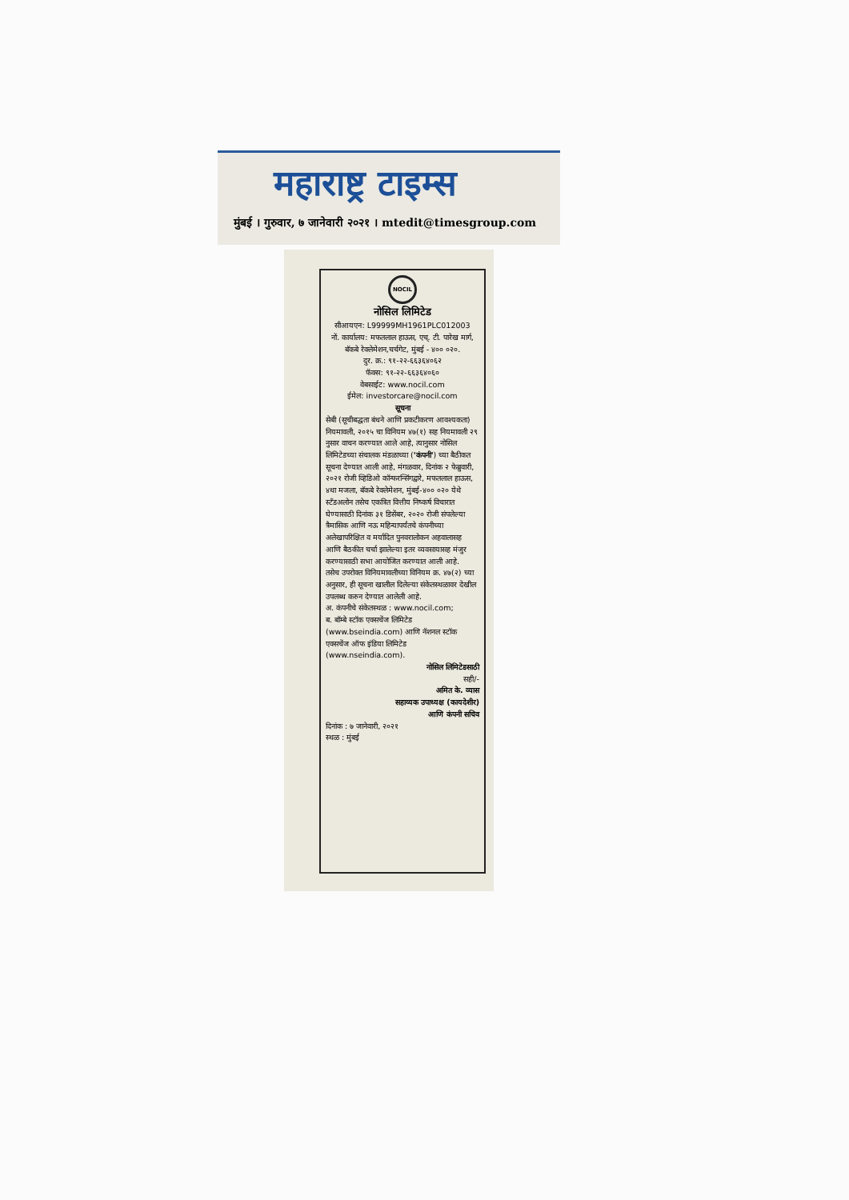महाराष्ट्र टाइम्स
मुंबई । गुरुवार, ७ जानेवारी २०२१ । mtedit@timesgroup.com
NOCIL
नोसिल लिमिटेड
सीआयएन: L99999MH1961PLC012003
नों. कार्यालय: मफतलाल हाऊस, एच्. टी. पारेख मार्ग, बॅकबे रेक्लेमेशन,चर्चगेट, मुंबई - ४०० ०२०.
दुर. क्र.: ९१-२२-६६३६४०६२
फॅक्स: ९१-२२-६६३६४०६०
वेबसाईट: www.nocil.com
ईमेल: investorcare@nocil.com
सूचना
सेबी (सूचीबद्धता बंधने आणि प्रकटीकरण आवश्यकता) नियमावली, २०१५ चा विनियम ४७(१) सह नियमावली २९ नुसार वाचन करण्यात आले आहे, त्यानुसार नोसिल लिमिटेडच्या संचालक मंडळाच्या ('कंपनी') च्या बैठीकत सूचना देण्यात आली आहे, मंगळवार, दिनांक २ फेब्रुवारी, २०२१ रोजी व्हिडिओ कॉन्फरन्सिंगद्वारे, मफतलाल हाऊस, ४था मजला, बॅकबे रेक्लेमेशन, मुंबई-४०० ०२० येथे स्टॅंडअलोन तसेच एकत्रित वित्तीय निष्कर्ष विचारात घेण्यासाठी दिनांक ३१ डिसेंबर, २०२० रोजी संपलेल्या त्रैमासिक आणि नऊ महिन्यापर्यंतचे कंपनीच्या अलेखापरिक्षित व मर्यादित पुनवरालोकन अहवालासह आणि बैठकीत चर्चा झालेल्या इतर व्यवसायासह मंजुर करण्यासाठी सभा आयोजित करण्यात आली आहे.
तसेच उपरोक्त विनियमावलीच्या विनियम क्र. ४७(२) च्या अनुसार, ही सूचना खालील दिलेल्या संकेतस्थळावर देखील उपलब्ध करुन देण्यात आलेली आहे.
अ. कंपनीचे संकेतस्थळ : www.nocil.com;
ब. बॉम्बे स्टॉक एक्सचेंज लिमिटेड (www.bseindia.com) आणि नॅशनल स्टॉक एक्सचेंज ऑफ इंडिया लिमिटेड (www.nseindia.com).
नोसिल लिमिटेडसाठी
सही/-
अमित के. व्यास
सहाय्यक उपाध्यक्ष (कायदेशीर)
आणि कंपनी सचिव
दिनांक : ७ जानेवारी, २०२१
स्थळ : मुंबई